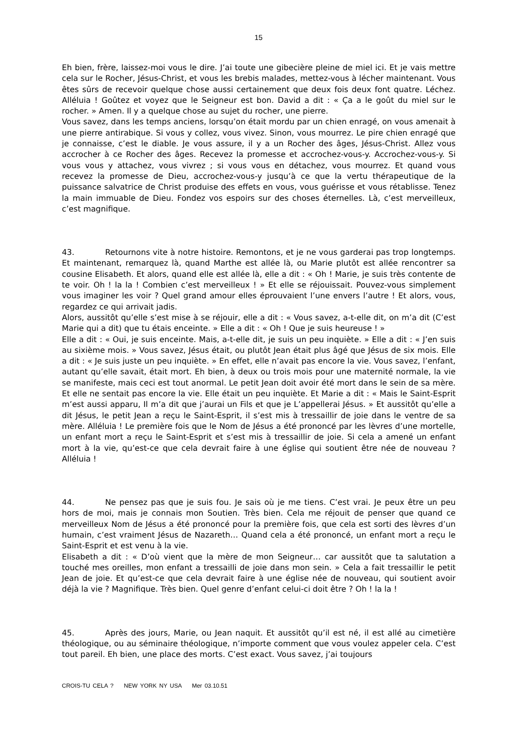15
Eh bien, frère, laissez-moi vous le dire. J’ai toute une gibecière pleine de miel ici. Et je vais mettre cela sur le Rocher, Jésus-Christ, et vous les brebis malades, mettez-vous à lécher maintenant. Vous êtes sûrs de recevoir quelque chose aussi certainement que deux fois deux font quatre. Léchez. Alléluia ! Goûtez et voyez que le Seigneur est bon. David a dit : « Ça a le goût du miel sur le rocher. » Amen. Il y a quelque chose au sujet du rocher, une pierre.
Vous savez, dans les temps anciens, lorsqu’on était mordu par un chien enragé, on vous amenait à une pierre antirabique. Si vous y collez, vous vivez. Sinon, vous mourrez. Le pire chien enragé que je connaisse, c’est le diable. Je vous assure, il y a un Rocher des âges, Jésus-Christ. Allez vous accrocher à ce Rocher des âges. Recevez la promesse et accrochez-vous-y. Accrochez-vous-y. Si vous vous y attachez, vous vivrez ; si vous vous en détachez, vous mourrez. Et quand vous recevez la promesse de Dieu, accrochez-vous-y jusqu’à ce que la vertu thérapeutique de la puissance salvatrice de Christ produise des effets en vous, vous guérisse et vous rétablisse. Tenez la main immuable de Dieu. Fondez vos espoirs sur des choses éternelles. Là, c’est merveilleux, c’est magnifique.
43. Retournons vite à notre histoire. Remontons, et je ne vous garderai pas trop longtemps. Et maintenant, remarquez là, quand Marthe est allée là, ou Marie plutôt est allée rencontrer sa cousine Elisabeth. Et alors, quand elle est allée là, elle a dit : « Oh ! Marie, je suis très contente de te voir. Oh ! la la ! Combien c’est merveilleux ! » Et elle se réjouissait. Pouvez-vous simplement vous imaginer les voir ? Quel grand amour elles éprouvaient l’une envers l’autre ! Et alors, vous, regardez ce qui arrivait jadis.
Alors, aussitôt qu’elle s’est mise à se réjouir, elle a dit : « Vous savez, a-t-elle dit, on m’a dit (C’est Marie qui a dit) que tu étais enceinte. » Elle a dit : « Oh ! Que je suis heureuse ! »
Elle a dit : « Oui, je suis enceinte. Mais, a-t-elle dit, je suis un peu inquiète. » Elle a dit : « J’en suis au sixième mois. » Vous savez, Jésus était, ou plutôt Jean était plus âgé que Jésus de six mois. Elle a dit : « Je suis juste un peu inquiète. » En effet, elle n’avait pas encore la vie. Vous savez, l’enfant, autant qu’elle savait, était mort. Eh bien, à deux ou trois mois pour une maternité normale, la vie se manifeste, mais ceci est tout anormal. Le petit Jean doit avoir été mort dans le sein de sa mère. Et elle ne sentait pas encore la vie. Elle était un peu inquiète. Et Marie a dit : « Mais le Saint-Esprit m’est aussi apparu, Il m’a dit que j’aurai un Fils et que je L’appellerai Jésus. » Et aussitôt qu’elle a dit Jésus, le petit Jean a reçu le Saint-Esprit, il s’est mis à tressaillir de joie dans le ventre de sa mère. Alléluia ! Le première fois que le Nom de Jésus a été prononcé par les lèvres d’une mortelle, un enfant mort a reçu le Saint-Esprit et s’est mis à tressaillir de joie. Si cela a amené un enfant mort à la vie, qu’est-ce que cela devrait faire à une église qui soutient être née de nouveau ? Alléluia !
44. Ne pensez pas que je suis fou. Je sais où je me tiens. C’est vrai. Je peux être un peu hors de moi, mais je connais mon Soutien. Très bien. Cela me réjouit de penser que quand ce merveilleux Nom de Jésus a été prononcé pour la première fois, que cela est sorti des lèvres d’un humain, c’est vraiment Jésus de Nazareth… Quand cela a été prononcé, un enfant mort a reçu le Saint-Esprit et est venu à la vie.
Elisabeth a dit : « D’où vient que la mère de mon Seigneur… car aussitôt que ta salutation a touché mes oreilles, mon enfant a tressailli de joie dans mon sein. » Cela a fait tressaillir le petit Jean de joie. Et qu’est-ce que cela devrait faire à une église née de nouveau, qui soutient avoir déjà la vie ? Magnifique. Très bien. Quel genre d’enfant celui-ci doit être ? Oh ! la la !
45. Après des jours, Marie, ou Jean naquit. Et aussitôt qu’il est né, il est allé au cimetière théologique, ou au séminaire théologique, n’importe comment que vous voulez appeler cela. C’est tout pareil. Eh bien, une place des morts. C’est exact. Vous savez, j’ai toujours
CROIS-TU CELA ? NEW YORK NY USA Mer 03.10.51